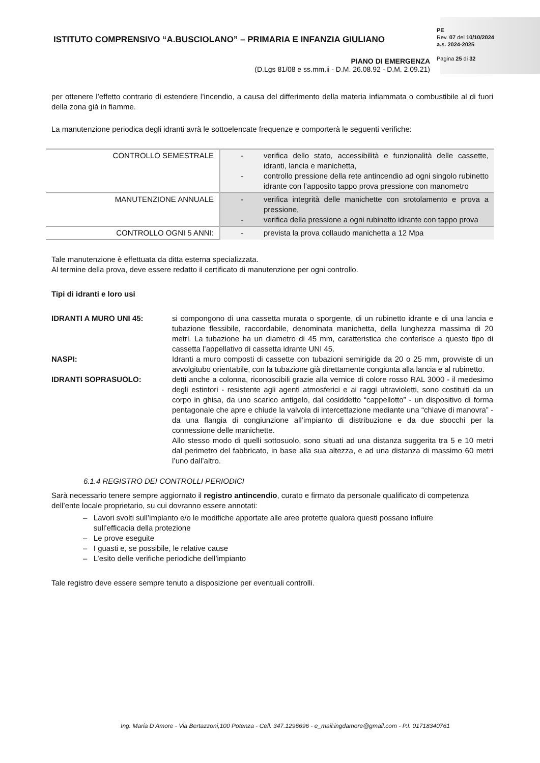ISTITUTO COMPRENSIVO “A.BUSCIOLANO” – PRIMARIA E INFANZIA GIULIANO
PE
Rev. 07 del 10/10/2024
a.s. 2024-2025
Pagina 25 di 32
PIANO DI EMERGENZA
(D.Lgs 81/08 e ss.mm.ii - D.M. 26.08.92 - D.M. 2.09.21)
per ottenere l’effetto contrario di estendere l’incendio, a causa del differimento della materia infiammata o combustibile al di fuori della zona già in fiamme.
La manutenzione periodica degli idranti avrà le sottoelencate frequenze e comporterà le seguenti verifiche:
| CONTROLLO SEMESTRALE | - verifica dello stato, accessibilità e funzionalità delle cassette, idranti, lancia e manichetta, - controllo pressione della rete antincendio ad ogni singolo rubinetto idrante con l’apposito tappo prova pressione con manometro |
| MANUTENZIONE ANNUALE | - verifica integrità delle manichette con srotolamento e prova a pressione, - verifica della pressione a ogni rubinetto idrante con tappo prova |
| CONTROLLO OGNI 5 ANNI: | - prevista la prova collaudo manichetta a 12 Mpa |
Tale manutenzione è effettuata da ditta esterna specializzata.
Al termine della prova, deve essere redatto il certificato di manutenzione per ogni controllo.
Tipi di idranti e loro usi
IDRANTI A MURO UNI 45: si compongono di una cassetta murata o sporgente, di un rubinetto idrante e di una lancia e tubazione flessibile, raccordabile, denominata manichetta, della lunghezza massima di 20 metri. La tubazione ha un diametro di 45 mm, caratteristica che conferisce a questo tipo di cassetta l’appellativo di cassetta idrante UNI 45.
NASPI: Idranti a muro composti di cassette con tubazioni semirigide da 20 o 25 mm, provviste di un avvolgitubo orientabile, con la tubazione già direttamente congiunta alla lancia e al rubinetto.
IDRANTI SOPRASUOLO: detti anche a colonna, riconoscibili grazie alla vernice di colore rosso RAL 3000 - il medesimo degli estintori - resistente agli agenti atmosferici e ai raggi ultravioletti, sono costituiti da un corpo in ghisa, da uno scarico antigelo, dal cosiddetto “cappellotto” - un dispositivo di forma pentagonale che apre e chiude la valvola di intercettazione mediante una “chiave di manovra” - da una flangia di congiunzione all’impianto di distribuzione e da due sbocchi per la connessione delle manichette.
Allo stesso modo di quelli sottosuolo, sono situati ad una distanza suggerita tra 5 e 10 metri dal perimetro del fabbricato, in base alla sua altezza, e ad una distanza di massimo 60 metri l’uno dall’altro.
6.1.4 REGISTRO DEI CONTROLLI PERIODICI
Sarà necessario tenere sempre aggiornato il registro antincendio, curato e firmato da personale qualificato di competenza dell’ente locale proprietario, su cui dovranno essere annotati:
– Lavori svolti sull’impianto e/o le modifiche apportate alle aree protette qualora questi possano influire
sull’efficacia della protezione
– Le prove eseguite
– I guasti e, se possibile, le relative cause
– L’esito delle verifiche periodiche dell’impianto
Tale registro deve essere sempre tenuto a disposizione per eventuali controlli.
Ing. Maria D’Amore - Via Bertazzoni,100 Potenza - Cell. 347.1296696 - e_mail:ingdamore@gmail.com - P.I. 01718340761